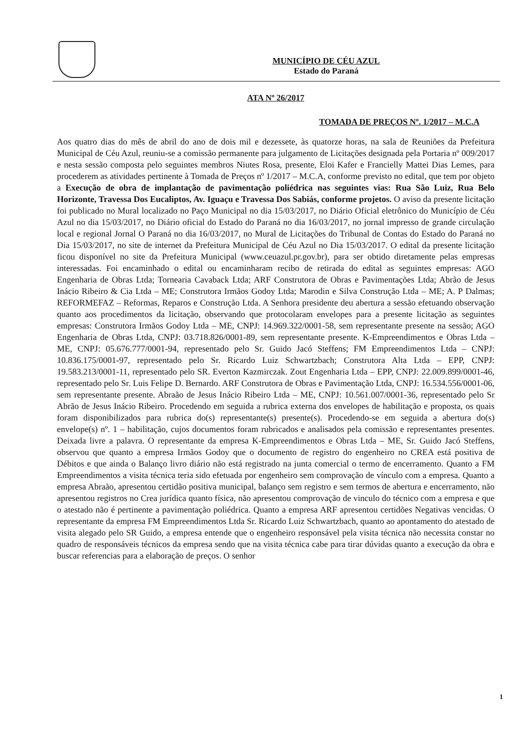MUNICÍPIO DE CÉU AZUL
Estado do Paraná
ATA Nº 26/2017
TOMADA DE PREÇOS Nº. 1/2017 – M.C.A
Aos quatro dias do mês de abril do ano de dois mil e dezessete, às quatorze horas, na sala de Reuniões da Prefeitura Municipal de Céu Azul, reuniu-se a comissão permanente para julgamento de Licitações designada pela Portaria nº 009/2017 e nesta sessão composta pelo seguintes membros Niutes Rosa, presente, Eloi Kafer e Francielly Mattei Dias Lemes, para procederem as atividades pertinente à Tomada de Preços nº 1/2017 – M.C.A, conforme previsto no edital, que tem por objeto a Execução de obra de implantação de pavimentação poliédrica nas seguintes vias: Rua São Luiz, Rua Belo Horizonte, Travessa Dos Eucaliptos, Av. Iguaçu e Travessa Dos Sabiás, conforme projetos. O aviso da presente licitação foi publicado no Mural localizado no Paço Municipal no dia 15/03/2017, no Diário Oficial eletrônico do Município de Céu Azul no dia 15/03/2017, no Diário oficial do Estado do Paraná no dia 16/03/2017, no jornal impresso de grande circulação local e regional Jornal O Paraná no dia 16/03/2017, no Mural de Licitações do Tribunal de Contas do Estado do Paraná no Dia 15/03/2017, no site de internet da Prefeitura Municipal de Céu Azul no Dia 15/03/2017. O edital da presente licitação ficou disponível no site da Prefeitura Municipal (www.ceuazul.pr.gov.br), para ser obtido diretamente pelas empresas interessadas. Foi encaminhado o edital ou encaminharam recibo de retirada do edital as seguintes empresas: AGO Engenharia de Obras Ltda; Tornearia Cavaback Ltda; ARF Construtora de Obras e Pavimentações Ltda; Abrão de Jesus Inácio Ribeiro & Cia Ltda – ME; Construtora Irmãos Godoy Ltda; Marodin e Silva Construção Ltda – ME; A. P Dalmas; REFORMEFAZ – Reformas, Reparos e Construção Ltda. A Senhora presidente deu abertura a sessão efetuando observação quanto aos procedimentos da licitação, observando que protocolaram envelopes para a presente licitação as seguintes empresas: Construtora Irmãos Godoy Ltda – ME, CNPJ: 14.969.322/0001-58, sem representante presente na sessão; AGO Engenharia de Obras Ltda, CNPJ: 03.718.826/0001-89, sem representante presente. K-Empreendimentos e Obras Ltda – ME, CNPJ: 05.676.777/0001-94, representado pelo Sr. Guido Jacó Steffens; FM Empreendimentos Ltda – CNPJ: 10.836.175/0001-97, representado pelo Sr. Ricardo Luiz Schwartzbach; Construtora Alta Ltda – EPP, CNPJ: 19.583.213/0001-11, representado pelo SR. Everton Kazmirczak. Zout Engenharia Ltda – EPP, CNPJ: 22.009.899/0001-46, representado pelo Sr. Luis Felipe D. Bernardo. ARF Construtora de Obras e Pavimentação Ltda, CNPJ: 16.534.556/0001-06, sem representante presente. Abraão de Jesus Inácio Ribeiro Ltda – ME, CNPJ: 10.561.007/0001-36, representado pelo Sr Abrão de Jesus Inácio Ribeiro. Procedendo em seguida a rubrica externa dos envelopes de habilitação e proposta, os quais foram disponibilizados para rubrica do(s) representante(s) presente(s). Procedendo-se em seguida a abertura do(s) envelope(s) nº. 1 – habilitação, cujos documentos foram rubricados e analisados pela comissão e representantes presentes. Deixada livre a palavra. O representante da empresa K-Empreendimentos e Obras Ltda – ME, Sr. Guido Jacó Steffens, observou que quanto a empresa Irmãos Godoy que o documento de registro do engenheiro no CREA está positiva de Débitos e que ainda o Balanço livro diário não está registrado na junta comercial o termo de encerramento. Quanto a FM Empreendimentos a visita técnica teria sido efetuada por engenheiro sem comprovação de vínculo com a empresa. Quanto a empresa Abraão, apresentou certidão positiva municipal, balanço sem registro e sem termos de abertura e encerramento, não apresentou registros no Crea jurídica quanto física, não apresentou comprovação de vinculo do técnico com a empresa e que o atestado não é pertinente a pavimentação poliédrica. Quanto a empresa ARF apresentou certidões Negativas vencidas. O representante da empresa FM Empreendimentos Ltda Sr. Ricardo Luiz Schwartzbach, quanto ao apontamento do atestado de visita alegado pelo SR Guido, a empresa entende que o engenheiro responsável pela visita técnica não necessita constar no quadro de responsáveis técnicos da empresa sendo que na visita técnica cabe para tirar dúvidas quanto a execução da obra e buscar referencias para a elaboração de preços. O senhor
1